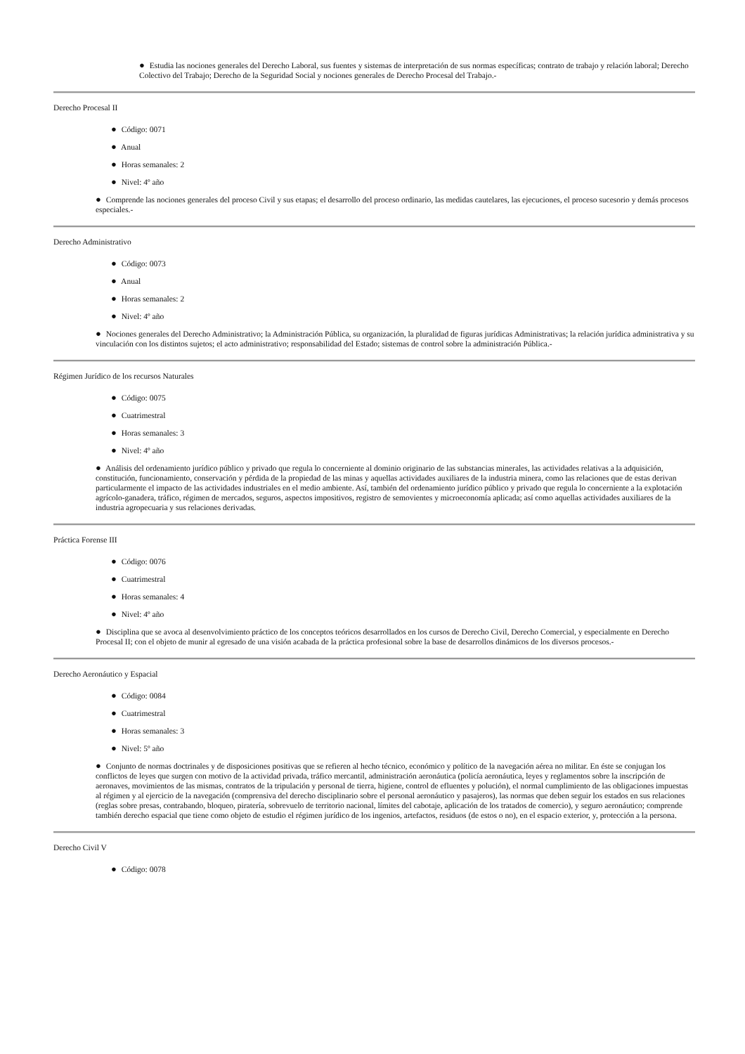● Estudia las nociones generales del Derecho Laboral, sus fuentes y sistemas de interpretación de sus normas específicas; contrato de trabajo y relación laboral; Derecho Colectivo del Trabajo; Derecho de la Seguridad Social y nociones generales de Derecho Procesal del Trabajo.-
Derecho Procesal II
● Código: 0071
● Anual
● Horas semanales: 2
● Nivel: 4º año
● Comprende las nociones generales del proceso Civil y sus etapas; el desarrollo del proceso ordinario, las medidas cautelares, las ejecuciones, el proceso sucesorio y demás procesos especiales.-
Derecho Administrativo
● Código: 0073
● Anual
● Horas semanales: 2
● Nivel: 4º año
● Nociones generales del Derecho Administrativo; la Administración Pública, su organización, la pluralidad de figuras jurídicas Administrativas; la relación jurídica administrativa y su vinculación con los distintos sujetos; el acto administrativo; responsabilidad del Estado; sistemas de control sobre la administración Pública.-
Régimen Jurídico de los recursos Naturales
● Código: 0075
● Cuatrimestral
● Horas semanales: 3
● Nivel: 4º año
● Análisis del ordenamiento jurídico público y privado que regula lo concerniente al dominio originario de las substancias minerales, las actividades relativas a la adquisición, constitución, funcionamiento, conservación y pérdida de la propiedad de las minas y aquellas actividades auxiliares de la industria minera, como las relaciones que de estas derivan particularmente el impacto de las actividades industriales en el medio ambiente. Así, también del ordenamiento jurídico público y privado que regula lo concerniente a la explotación agrícolo-ganadera, tráfico, régimen de mercados, seguros, aspectos impositivos, registro de semovientes y microeconomía aplicada; así como aquellas actividades auxiliares de la industria agropecuaria y sus relaciones derivadas.
Práctica Forense III
● Código: 0076
● Cuatrimestral
● Horas semanales: 4
● Nivel: 4º año
● Disciplina que se avoca al desenvolvimiento práctico de los conceptos teóricos desarrollados en los cursos de Derecho Civil, Derecho Comercial, y especialmente en Derecho Procesal II; con el objeto de munir al egresado de una visión acabada de la práctica profesional sobre la base de desarrollos dinámicos de los diversos procesos.-
Derecho Aeronáutico y Espacial
● Código: 0084
● Cuatrimestral
● Horas semanales: 3
● Nivel: 5º año
● Conjunto de normas doctrinales y de disposiciones positivas que se refieren al hecho técnico, económico y político de la navegación aérea no militar. En éste se conjugan los conflictos de leyes que surgen con motivo de la actividad privada, tráfico mercantil, administración aeronáutica (policía aeronáutica, leyes y reglamentos sobre la inscripción de aeronaves, movimientos de las mismas, contratos de la tripulación y personal de tierra, higiene, control de efluentes y polución), el normal cumplimiento de las obligaciones impuestas al régimen y al ejercicio de la navegación (comprensiva del derecho disciplinario sobre el personal aeronáutico y pasajeros), las normas que deben seguir los estados en sus relaciones (reglas sobre presas, contrabando, bloqueo, piratería, sobrevuelo de territorio nacional, límites del cabotaje, aplicación de los tratados de comercio), y seguro aeronáutico; comprende también derecho espacial que tiene como objeto de estudio el régimen jurídico de los ingenios, artefactos, residuos (de estos o no), en el espacio exterior, y, protección a la persona.
Derecho Civil V
● Código: 0078